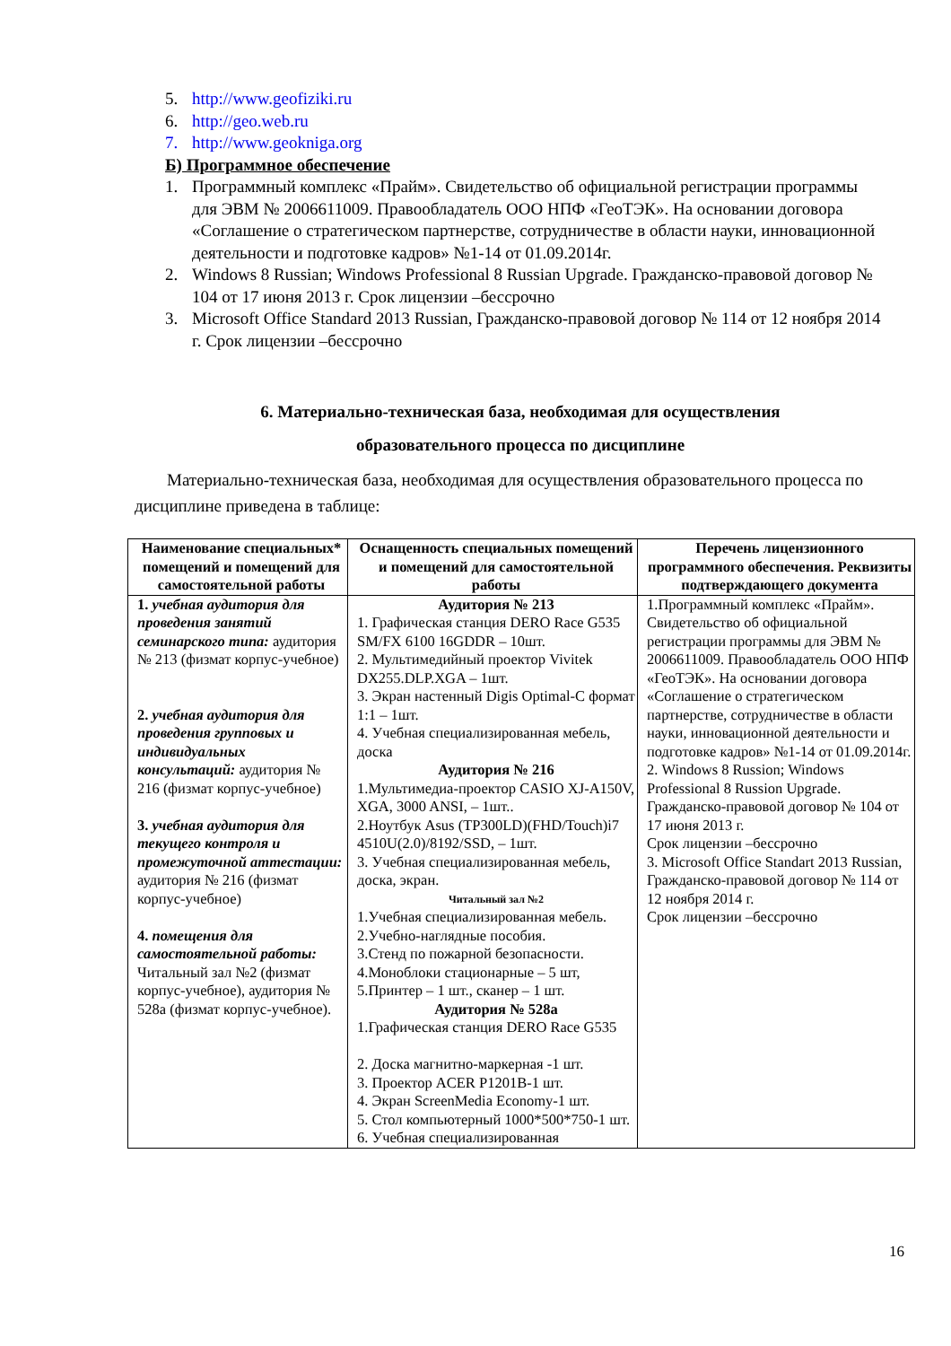5. http://www.geofiziki.ru
6. http://geo.web.ru
7. http://www.geokniga.org
Б) Программное обеспечение
1. Программный комплекс «Прайм». Свидетельство об официальной регистрации программы для ЭВМ № 2006611009. Правообладатель ООО НПФ «ГеоТЭК». На основании договора «Соглашение о стратегическом партнерстве, сотрудничестве в области науки, инновационной деятельности и подготовке кадров» №1-14 от 01.09.2014г.
2. Windows 8 Russian; Windows Professional 8 Russian Upgrade. Гражданско-правовой договор № 104 от 17 июня 2013 г. Срок лицензии –бессрочно
3. Microsoft Office Standard 2013 Russian, Гражданско-правовой договор № 114 от 12 ноября 2014 г. Срок лицензии –бессрочно
6. Материально-техническая база, необходимая для осуществления
образовательного процесса по дисциплине
Материально-техническая база, необходимая для осуществления образовательного процесса по дисциплине приведена в таблице:
| Наименование специальных* помещений и помещений для самостоятельной работы | Оснащенность специальных помещений и помещений для самостоятельной работы | Перечень лицензионного программного обеспечения. Реквизиты подтверждающего документа |
| --- | --- | --- |
| 1. учебная аудитория для проведения занятий семинарского типа: аудитория № 213 (физмат корпус-учебное) 2. учебная аудитория для проведения групповых и индивидуальных консультаций: аудитория № 216 (физмат корпус-учебное) 3. учебная аудитория для текущего контроля и промежуточной аттестации: аудитория № 216 (физмат корпус-учебное) 4. помещения для самостоятельной работы: Читальный зал №2 (физмат корпус-учебное), аудитория № 528а (физмат корпус-учебное). | Аудитория № 213 1. Графическая станция DERO Race G535 SM/FX 6100 16GDDR – 10шт. 2. Мультимедийный проектор Vivitek DX255.DLP.XGA – 1шт. 3. Экран настенный Digis Optimal-C формат 1:1 – 1шт. 4. Учебная специализированная мебель, доска Аудитория № 216 1.Мультимедиа-проектор CASIO XJ-A150V, XGA, 3000 ANSI, – 1шт.. 2.Ноутбук Asus (TP300LD)(FHD/Touch)i7 4510U(2.0)/8192/SSD, – 1шт. 3. Учебная специализированная мебель, доска, экран. Читальный зал №2 1.Учебная специализированная мебель. 2.Учебно-наглядные пособия. 3.Стенд по пожарной безопасности. 4.Моноблоки стационарные – 5 шт, 5.Принтер – 1 шт., сканер – 1 шт. Аудитория № 528а 1.Графическая станция DERO Race G535 2. Доска магнитно-маркерная -1 шт. 3. Проектор ACER P1201B-1 шт. 4. Экран ScreenMedia Economy-1 шт. 5. Стол компьютерный 1000*500*750-1 шт. 6. Учебная специализированная | 1.Программный комплекс «Прайм». Свидетельство об официальной регистрации программы для ЭВМ № 2006611009. Правообладатель ООО НПФ «ГеоТЭК». На основании договора «Соглашение о стратегическом партнерстве, сотрудничестве в области науки, инновационной деятельности и подготовке кадров» №1-14 от 01.09.2014г. 2. Windows 8 Russion; Windows Professional 8 Russion Upgrade. Гражданско-правовой договор № 104 от 17 июня 2013 г. Срок лицензии –бессрочно 3. Microsoft Office Standart 2013 Russian, Гражданско-правовой договор № 114 от 12 ноября 2014 г. Срок лицензии –бессрочно |
16